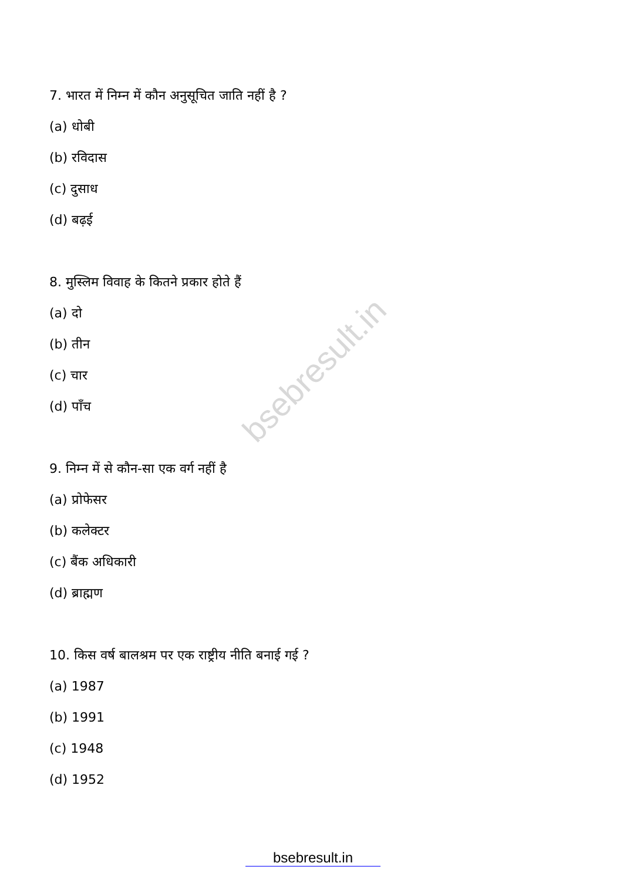bsebresult.in
7. भारत में निम्न में कौन अनुसूचित जाति नहीं है ?
(a) धोबी
(b) रविदास
(c) दुसाध
(d) बढ़ई
8. मुस्लिम विवाह के कितने प्रकार होते हैं
(a) दो
(b) तीन
(c) चार
(d) पाँच
9. निम्न में से कौन-सा एक वर्ग नहीं है
(a) प्रोफेसर
(b) कलेक्टर
(c) बैंक अधिकारी
(d) ब्राह्मण
10. किस वर्ष बालश्रम पर एक राष्ट्रीय नीति बनाई गई ?
(a) 1987
(b) 1991
(c) 1948
(d) 1952
bsebresult.in